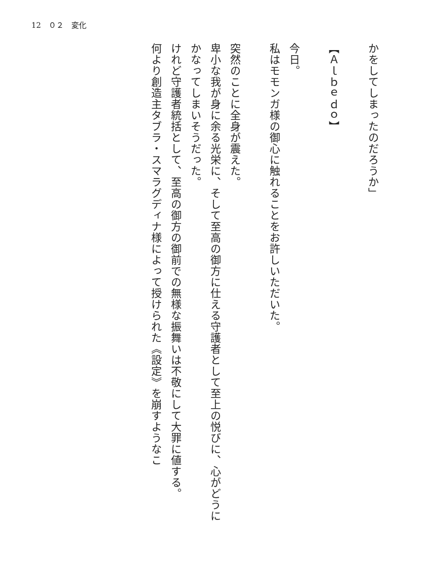12　０２　変化
かをしてしまったのだろうか」
【Ａｌｂｅｄｏ】
今日。
私はモモンガ様の御心に触れることをお許しいただいた。
突然のことに全身が震えた。
卑小な我が身に余る光栄に、そして至高の御方に仕える守護者として至上の悦びに、心がどうにかなってしまいそうだった。
けれど守護者統括として、至高の御方の御前での無様な振舞いは不敬にして大罪に値する。
何より創造主タブラ・スマラグディナ様によって授けられた《設定》を崩すようなこ